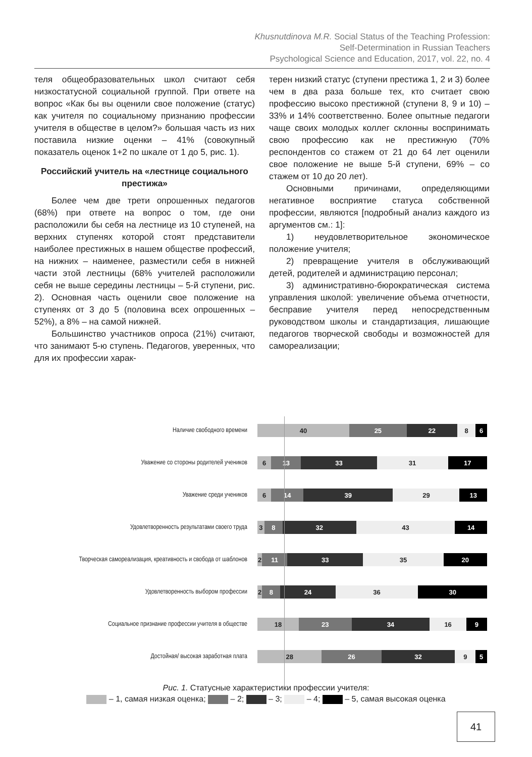Khusnutdinova M.R. Social Status of the Teaching Profession:
Self-Determination in Russian Teachers
Psychological Science and Education, 2017, vol. 22, no. 4
теля общеобразовательных школ считают себя низкостатусной социальной группой. При ответе на вопрос «Как бы вы оценили свое положение (статус) как учителя по социальному признанию профессии учителя в обществе в целом?» большая часть из них поставила низкие оценки – 41% (совокупный показатель оценок 1+2 по шкале от 1 до 5, рис. 1).
Российский учитель на «лестнице социального престижа»
Более чем две трети опрошенных педагогов (68%) при ответе на вопрос о том, где они расположили бы себя на лестнице из 10 ступеней, на верхних ступенях которой стоят представители наиболее престижных в нашем обществе профессий, на нижних – наименее, разместили себя в нижней части этой лестницы (68% учителей расположили себя не выше середины лестницы – 5-й ступени, рис. 2). Основная часть оценили свое положение на ступенях от 3 до 5 (половина всех опрошенных – 52%), а 8% – на самой нижней.
Большинство участников опроса (21%) считают, что занимают 5-ю ступень. Педагогов, уверенных, что для их профессии харак-
терен низкий статус (ступени престижа 1, 2 и 3) более чем в два раза больше тех, кто считает свою профессию высоко престижной (ступени 8, 9 и 10) – 33% и 14% соответственно. Более опытные педагоги чаще своих молодых коллег склонны воспринимать свою профессию как не престижную (70% респондентов со стажем от 21 до 64 лет оценили свое положение не выше 5-й ступени, 69% – со стажем от 10 до 20 лет).
Основными причинами, определяющими негативное восприятие статуса собственной профессии, являются [подробный анализ каждого из аргументов см.: 1]:
1) неудовлетворительное экономическое положение учителя;
2) превращение учителя в обслуживающий детей, родителей и администрацию персонал;
3) административно-бюрократическая система управления школой: увеличение объема отчетности, бесправие учителя перед непосредственным руководством школы и стандартизация, лишающие педагогов творческой свободы и возможностей для самореализации;
Наличие свободного времени
40 25 22 8 6
Уважение со стороны родителей учеников
6 13 33 31 17
Уважение среди учеников
6 14 39 29 13
Удовлетворенность результатами своего труда
3 8 32 43 14
Творческая самореализация, креативность и свобода от шаблонов
2 11 33 35 20
Удовлетворенность выбором профессии
2 8 24 36 30
Социальное признание профессии учителя в обществе
18 23 34 16 9
Достойная/ высокая заработная плата
28 26 32 9 5
Рис. 1. Статусные характеристики профессии учителя:
– 1, самая низкая оценка; – 2; – 3; – 4; – 5, самая высокая оценка
41